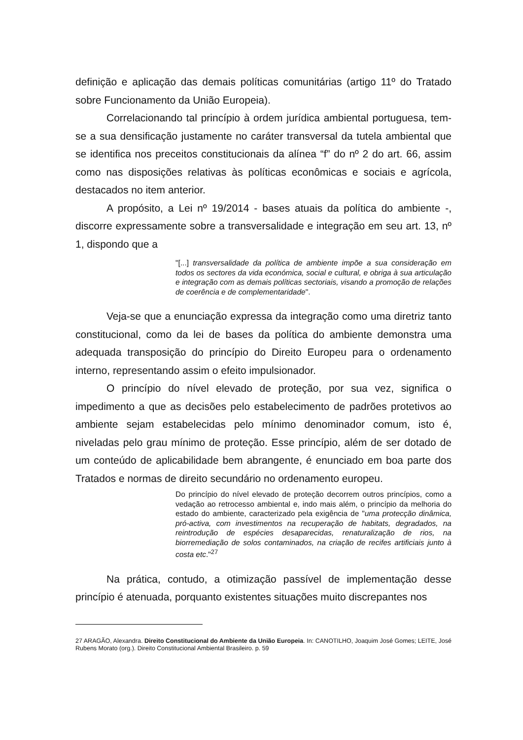definição e aplicação das demais políticas comunitárias (artigo 11º do Tratado sobre Funcionamento da União Europeia).
Correlacionando tal princípio à ordem jurídica ambiental portuguesa, tem-se a sua densificação justamente no caráter transversal da tutela ambiental que se identifica nos preceitos constitucionais da alínea “f” do nº 2 do art. 66, assim como nas disposições relativas às políticas econômicas e sociais e agrícola, destacados no item anterior.
A propósito, a Lei nº 19/2014 - bases atuais da política do ambiente -, discorre expressamente sobre a transversalidade e integração em seu art. 13, nº 1, dispondo que a
"[...] transversalidade da política de ambiente impõe a sua consideração em todos os sectores da vida económica, social e cultural, e obriga à sua articulação e integração com as demais políticas sectoriais, visando a promoção de relações de coerência e de complementaridade".
Veja-se que a enunciação expressa da integração como uma diretriz tanto constitucional, como da lei de bases da política do ambiente demonstra uma adequada transposição do princípio do Direito Europeu para o ordenamento interno, representando assim o efeito impulsionador.
O princípio do nível elevado de proteção, por sua vez, significa o impedimento a que as decisões pelo estabelecimento de padrões protetivos ao ambiente sejam estabelecidas pelo mínimo denominador comum, isto é, niveladas pelo grau mínimo de proteção. Esse princípio, além de ser dotado de um conteúdo de aplicabilidade bem abrangente, é enunciado em boa parte dos Tratados e normas de direito secundário no ordenamento europeu.
Do princípio do nível elevado de proteção decorrem outros princípios, como a vedação ao retrocesso ambiental e, indo mais além, o princípio da melhoria do estado do ambiente, caracterizado pela exigência de "uma protecção dinâmica, pró-activa, com investimentos na recuperação de habitats, degradados, na reintrodução de espécies desaparecidas, renaturalização de rios, na biorremediação de solos contaminados, na criação de recifes artificiais junto à costa etc."<sup>27</sup>
Na prática, contudo, a otimização passível de implementação desse princípio é atenuada, porquanto existentes situações muito discrepantes nos
27 ARAGÃO, Alexandra. Direito Constitucional do Ambiente da União Europeia. In: CANOTILHO, Joaquim José Gomes; LEITE, José Rubens Morato (org.). Direito Constitucional Ambiental Brasileiro. p. 59